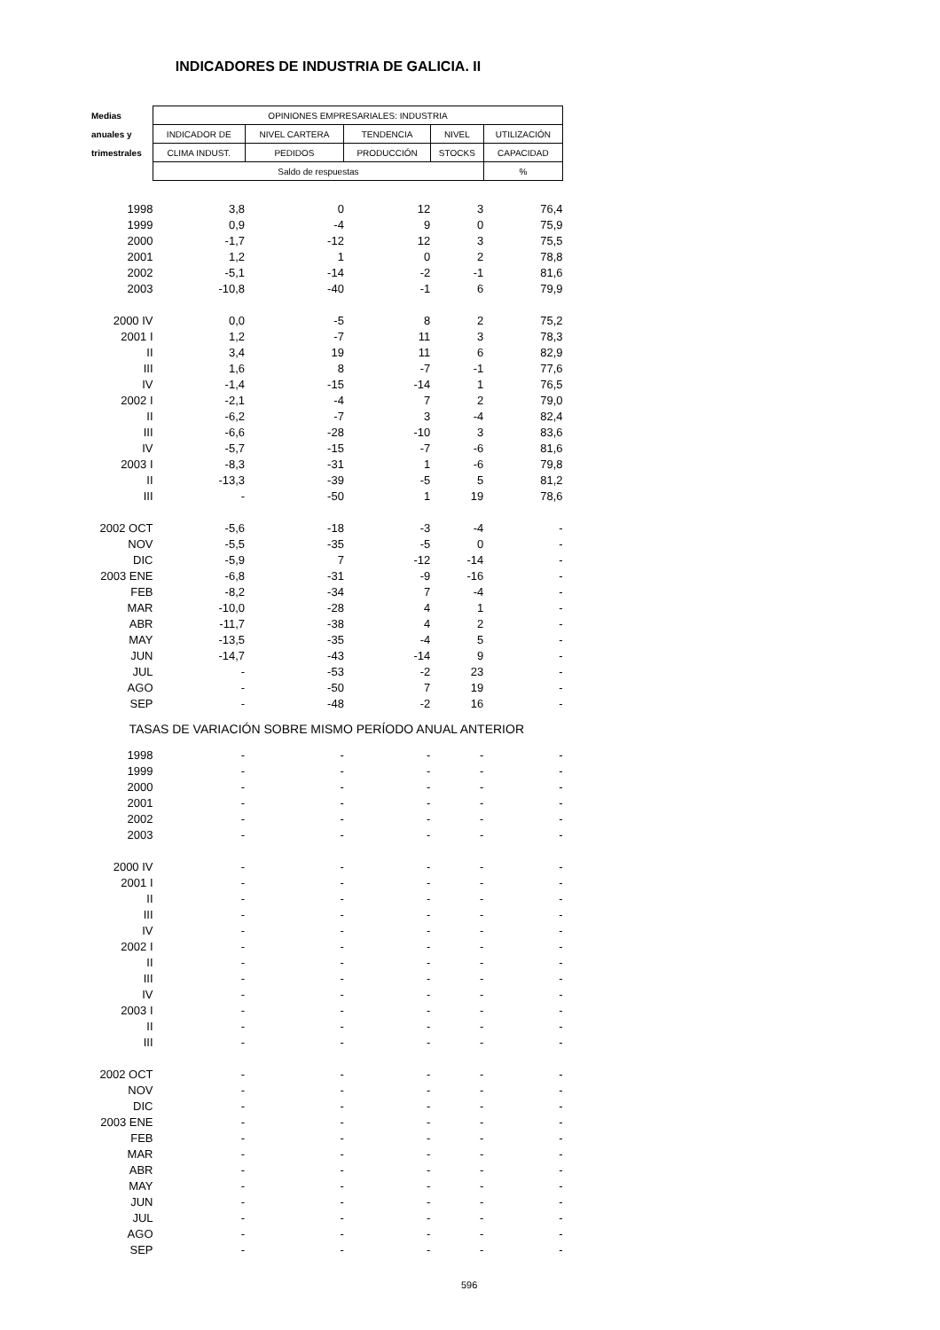INDICADORES DE INDUSTRIA DE GALICIA. II
| Medias | OPINIONES EMPRESARIALES: INDUSTRIA | | | | |
| --- | --- | --- | --- | --- | --- |
| anuales y | INDICADOR DE | NIVEL CARTERA | TENDENCIA | NIVEL | UTILIZACIÓN |
| trimestrales | CLIMA INDUST. | PEDIDOS | PRODUCCIÓN | STOCKS | CAPACIDAD |
| | Saldo de respuestas | | | | % |
| 1998 | 3,8 | 0 | 12 | 3 | 76,4 |
| 1999 | 0,9 | -4 | 9 | 0 | 75,9 |
| 2000 | -1,7 | -12 | 12 | 3 | 75,5 |
| 2001 | 1,2 | 1 | 0 | 2 | 78,8 |
| 2002 | -5,1 | -14 | -2 | -1 | 81,6 |
| 2003 | -10,8 | -40 | -1 | 6 | 79,9 |
| 2000 IV | 0,0 | -5 | 8 | 2 | 75,2 |
| 2001 I | 1,2 | -7 | 11 | 3 | 78,3 |
| II | 3,4 | 19 | 11 | 6 | 82,9 |
| III | 1,6 | 8 | -7 | -1 | 77,6 |
| IV | -1,4 | -15 | -14 | 1 | 76,5 |
| 2002 I | -2,1 | -4 | 7 | 2 | 79,0 |
| II | -6,2 | -7 | 3 | -4 | 82,4 |
| III | -6,6 | -28 | -10 | 3 | 83,6 |
| IV | -5,7 | -15 | -7 | -6 | 81,6 |
| 2003 I | -8,3 | -31 | 1 | -6 | 79,8 |
| II | -13,3 | -39 | -5 | 5 | 81,2 |
| III | - | -50 | 1 | 19 | 78,6 |
| 2002 OCT | -5,6 | -18 | -3 | -4 | - |
| NOV | -5,5 | -35 | -5 | 0 | - |
| DIC | -5,9 | 7 | -12 | -14 | - |
| 2003 ENE | -6,8 | -31 | -9 | -16 | - |
| FEB | -8,2 | -34 | 7 | -4 | - |
| MAR | -10,0 | -28 | 4 | 1 | - |
| ABR | -11,7 | -38 | 4 | 2 | - |
| MAY | -13,5 | -35 | -4 | 5 | - |
| JUN | -14,7 | -43 | -14 | 9 | - |
| JUL | - | -53 | -2 | 23 | - |
| AGO | - | -50 | 7 | 19 | - |
| SEP | - | -48 | -2 | 16 | - |
| TASAS DE VARIACIÓN SOBRE MISMO PERÍODO ANUAL ANTERIOR | | | | | |
| 1998 | - | - | - | - | - |
| 1999 | - | - | - | - | - |
| 2000 | - | - | - | - | - |
| 2001 | - | - | - | - | - |
| 2002 | - | - | - | - | - |
| 2003 | - | - | - | - | - |
| 2000 IV | - | - | - | - | - |
| 2001 I | - | - | - | - | - |
| II | - | - | - | - | - |
| III | - | - | - | - | - |
| IV | - | - | - | - | - |
| 2002 I | - | - | - | - | - |
| II | - | - | - | - | - |
| III | - | - | - | - | - |
| IV | - | - | - | - | - |
| 2003 I | - | - | - | - | - |
| II | - | - | - | - | - |
| III | - | - | - | - | - |
| 2002 OCT | - | - | - | - | - |
| NOV | - | - | - | - | - |
| DIC | - | - | - | - | - |
| 2003 ENE | - | - | - | - | - |
| FEB | - | - | - | - | - |
| MAR | - | - | - | - | - |
| ABR | - | - | - | - | - |
| MAY | - | - | - | - | - |
| JUN | - | - | - | - | - |
| JUL | - | - | - | - | - |
| AGO | - | - | - | - | - |
| SEP | - | - | - | - | - |
596